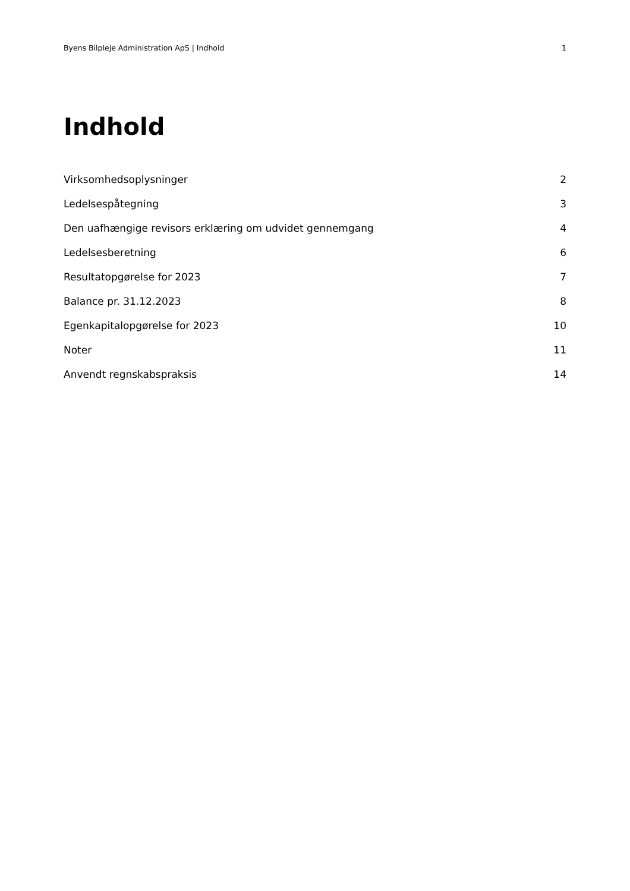Byens Bilpleje Administration ApS | Indhold 1
Indhold
Virksomhedsoplysninger 2
Ledelsespåtegning 3
Den uafhængige revisors erklæring om udvidet gennemgang 4
Ledelsesberetning 6
Resultatopgørelse for 2023 7
Balance pr. 31.12.2023 8
Egenkapitalopgørelse for 2023 10
Noter 11
Anvendt regnskabspraksis 14